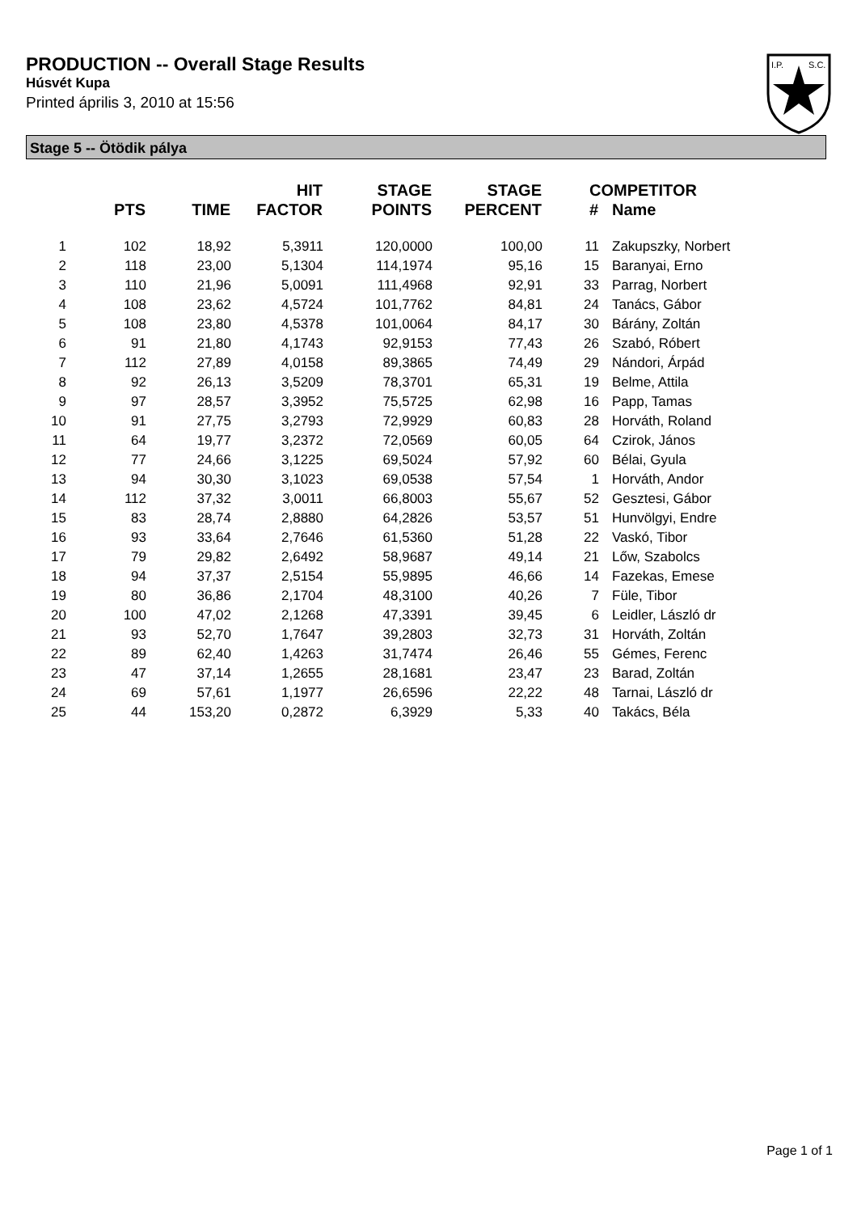PRODUCTION -- Overall Stage Results
Húsvét Kupa
Printed április 3, 2010 at 15:56
I.P.
S.C.
Stage 5 -- Ötödik pálya
| | PTS | TIME | HIT FACTOR | STAGE POINTS | STAGE PERCENT | # | COMPETITOR Name |
| --- | --- | --- | --- | --- | --- | --- | --- |
| 1 | 102 | 18,92 | 5,3911 | 120,0000 | 100,00 | 11 | Zakupszky, Norbert |
| 2 | 118 | 23,00 | 5,1304 | 114,1974 | 95,16 | 15 | Baranyai, Erno |
| 3 | 110 | 21,96 | 5,0091 | 111,4968 | 92,91 | 33 | Parrag, Norbert |
| 4 | 108 | 23,62 | 4,5724 | 101,7762 | 84,81 | 24 | Tanács, Gábor |
| 5 | 108 | 23,80 | 4,5378 | 101,0064 | 84,17 | 30 | Bárány, Zoltán |
| 6 | 91 | 21,80 | 4,1743 | 92,9153 | 77,43 | 26 | Szabó, Róbert |
| 7 | 112 | 27,89 | 4,0158 | 89,3865 | 74,49 | 29 | Nándori, Árpád |
| 8 | 92 | 26,13 | 3,5209 | 78,3701 | 65,31 | 19 | Belme, Attila |
| 9 | 97 | 28,57 | 3,3952 | 75,5725 | 62,98 | 16 | Papp, Tamas |
| 10 | 91 | 27,75 | 3,2793 | 72,9929 | 60,83 | 28 | Horváth, Roland |
| 11 | 64 | 19,77 | 3,2372 | 72,0569 | 60,05 | 64 | Czirok, János |
| 12 | 77 | 24,66 | 3,1225 | 69,5024 | 57,92 | 60 | Bélai, Gyula |
| 13 | 94 | 30,30 | 3,1023 | 69,0538 | 57,54 | 1 | Horváth, Andor |
| 14 | 112 | 37,32 | 3,0011 | 66,8003 | 55,67 | 52 | Gesztesi, Gábor |
| 15 | 83 | 28,74 | 2,8880 | 64,2826 | 53,57 | 51 | Hunvölgyi, Endre |
| 16 | 93 | 33,64 | 2,7646 | 61,5360 | 51,28 | 22 | Vaskó, Tibor |
| 17 | 79 | 29,82 | 2,6492 | 58,9687 | 49,14 | 21 | Lőw, Szabolcs |
| 18 | 94 | 37,37 | 2,5154 | 55,9895 | 46,66 | 14 | Fazekas, Emese |
| 19 | 80 | 36,86 | 2,1704 | 48,3100 | 40,26 | 7 | Füle, Tibor |
| 20 | 100 | 47,02 | 2,1268 | 47,3391 | 39,45 | 6 | Leidler, László dr |
| 21 | 93 | 52,70 | 1,7647 | 39,2803 | 32,73 | 31 | Horváth, Zoltán |
| 22 | 89 | 62,40 | 1,4263 | 31,7474 | 26,46 | 55 | Gémes, Ferenc |
| 23 | 47 | 37,14 | 1,2655 | 28,1681 | 23,47 | 23 | Barad, Zoltán |
| 24 | 69 | 57,61 | 1,1977 | 26,6596 | 22,22 | 48 | Tarnai, László dr |
| 25 | 44 | 153,20 | 0,2872 | 6,3929 | 5,33 | 40 | Takács, Béla |
Page 1 of 1